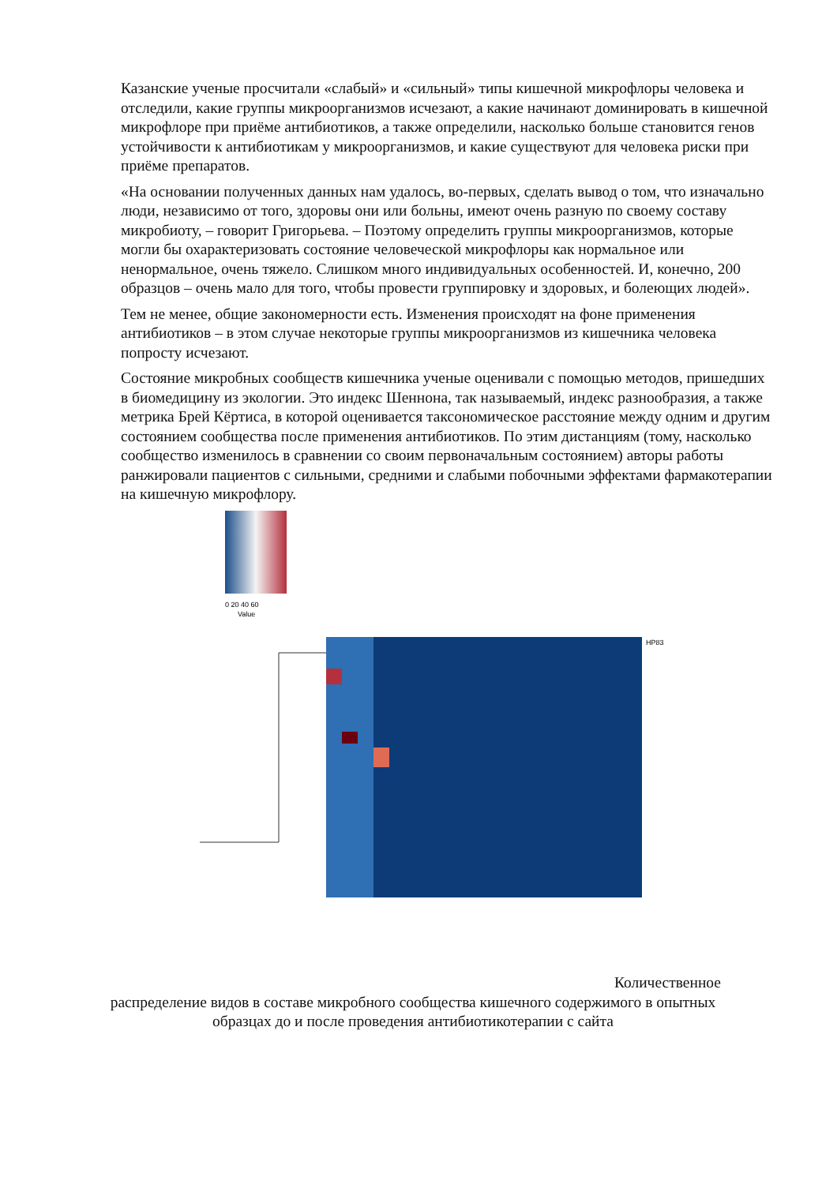Казанские ученые просчитали «слабый» и «сильный» типы кишечной микрофлоры человека и отследили, какие группы микроорганизмов исчезают, а какие начинают доминировать в кишечной микрофлоре при приёме антибиотиков, а также определили, насколько больше становится генов устойчивости к антибиотикам у микроорганизмов, и какие существуют для человека риски при приёме препаратов.
«На основании полученных данных нам удалось, во-первых, сделать вывод о том, что изначально люди, независимо от того, здоровы они или больны, имеют очень разную по своему составу микробиоту, – говорит Григорьева. – Поэтому определить группы микроорганизмов, которые могли бы охарактеризовать состояние человеческой микрофлоры как нормальное или ненормальное, очень тяжело. Слишком много индивидуальных особенностей. И, конечно, 200 образцов – очень мало для того, чтобы провести группировку и здоровых, и болеющих людей».
Тем не менее, общие закономерности есть. Изменения происходят на фоне применения антибиотиков – в этом случае некоторые группы микроорганизмов из кишечника человека попросту исчезают.
Состояние микробных сообществ кишечника ученые оценивали с помощью методов, пришедших в биомедицину из экологии. Это индекс Шеннона, так называемый, индекс разнообразия, а также метрика Брей Кёртиса, в которой оценивается таксономическое расстояние между одним и другим состоянием сообщества после применения антибиотиков. По этим дистанциям (тому, насколько сообщество изменилось в сравнении со своим первоначальным состоянием) авторы работы ранжировали пациентов с сильными, средними и слабыми побочными эффектами фармакотерапии на кишечную микрофлору.
0 20 40 60
Value
HP83
Количественное
распределение видов в составе микробного сообщества кишечного содержимого в опытных образцах до и после проведения антибиотикотерапии с сайта